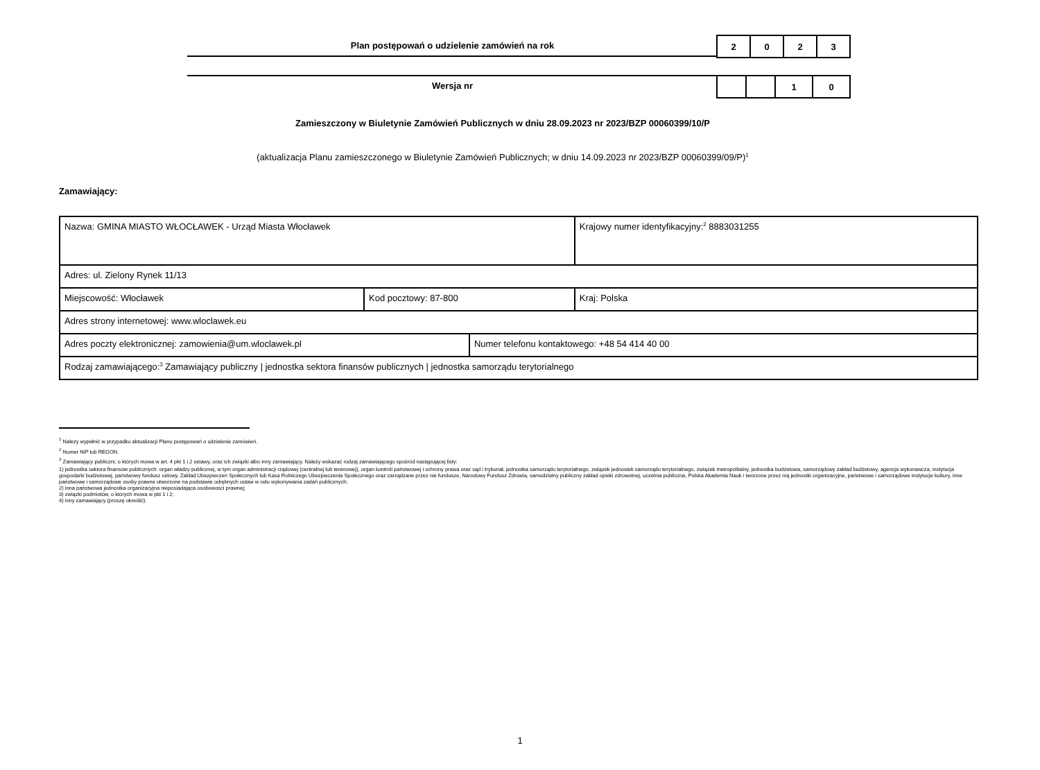Plan postępowań o udzielenie zamówień na rok
| 2 | 0 | 2 | 3 |
Wersja nr
| | | 1 | 0 |
Zamieszczony w Biuletynie Zamówień Publicznych w dniu 28.09.2023 nr 2023/BZP 00060399/10/P
(aktualizacja Planu zamieszczonego w Biuletynie Zamówień Publicznych; w dniu 14.09.2023 nr 2023/BZP 00060399/09/P)<sup>1</sup>
Zamawiający:
| Nazwa: GMINA MIASTO WŁOCŁAWEK - Urząd Miasta Włocławek | | | Krajowy numer identyfikacyjny:<sup>2</sup> 8883031255 |
| Adres: ul. Zielony Rynek 11/13 | | | |
| Miejscowość: Włocławek | Kod pocztowy: 87-800 | | Kraj: Polska |
| Adres strony internetowej: www.wloclawek.eu | | | |
| Adres poczty elektronicznej: zamowienia@um.wloclawek.pl | | Numer telefonu kontaktowego: +48 54 414 40 00 | |
| Rodzaj zamawiającego:<sup>3</sup> Zamawiający publiczny / jednostka sektora finansów publicznych / jednostka samorządu terytorialnego | | | |
<sup>1</sup> Należy wypełnić w przypadku aktualizacji Planu postępowań o udzielenie zamówień.
<sup>2</sup> Numer NIP lub REGON.
<sup>3</sup> Zamawiający publiczni, o których mowa w art. 4 pkt 1 i 2 ustawy, oraz ich związki albo inny zamawiający. Należy wskazać rodzaj zamawiającego spośród następującej listy:
1) jednostka sektora finansów publicznych: organ władzy publicznej, w tym organ administracji rządowej (centralnej lub terenowej), organ kontroli państwowej i ochrony prawa oraz sąd i trybunał, jednostka samorządu terytorialnego, związek jednostek samorządu terytorialnego, związek metropolitalny, jednostka budżetowa, samorządowy zakład budżetowy, agencja wykonawcza, instytucja gospodarki budżetowej, państwowy fundusz celowy, Zakład Ubezpieczeń Społecznych lub Kasa Rolniczego Ubezpieczenia Społecznego oraz zarządzane przez nie fundusze, Narodowy Fundusz Zdrowia, samodzielny publiczny zakład opieki zdrowotnej, uczelnia publiczna, Polska Akademia Nauk i tworzone przez nią jednostki organizacyjne, państwowe i samorządowe instytucje kultury, inne państwowe i samorządowe osoby prawne utworzone na podstawie odrębnych ustaw w celu wykonywania zadań publicznych;
2) inna państwowa jednostka organizacyjna nieposiadająca osobowości prawnej;
3) związki podmiotów, o których mowa w pkt 1 i 2;
4) inny zamawiający (proszę określić).
1